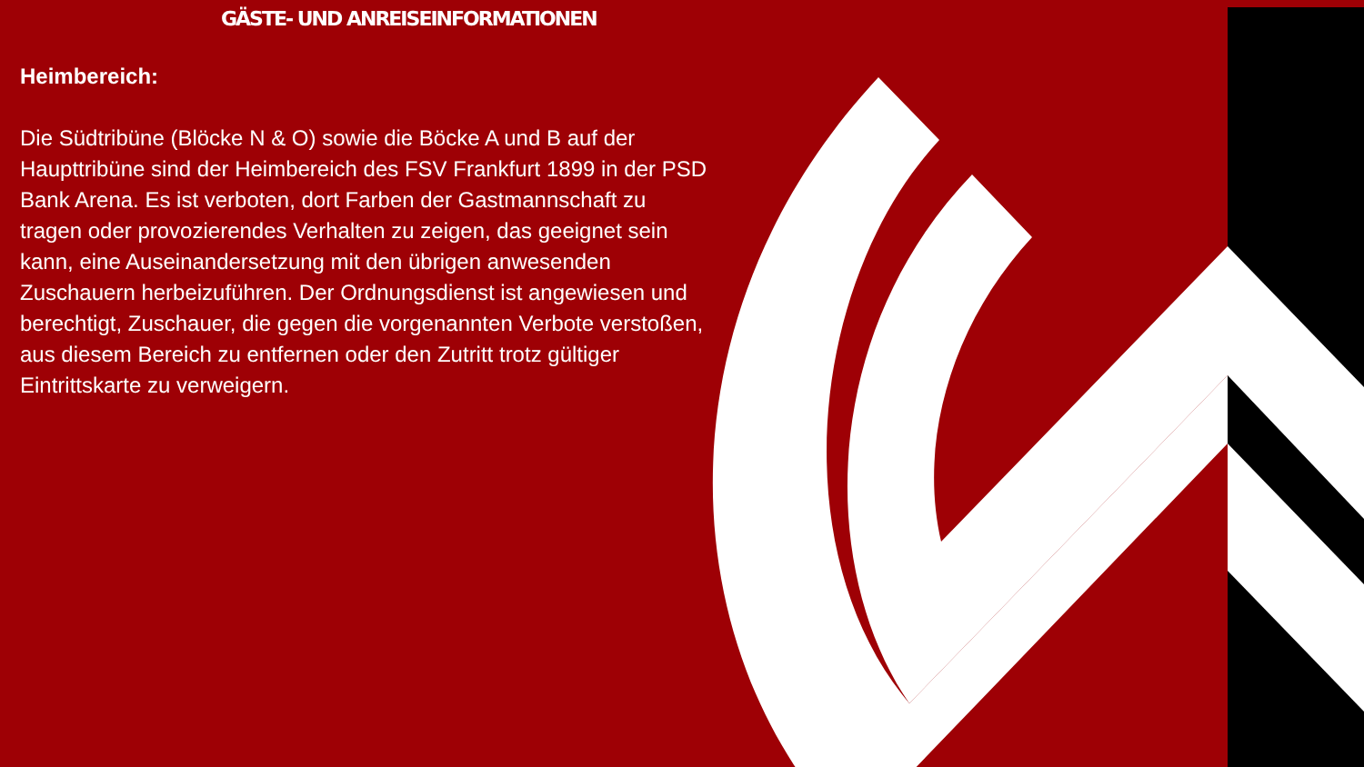GÄSTE- UND ANREISEINFORMATIONEN
Heimbereich:
Die Südtribüne (Blöcke N & O) sowie die Böcke A und B auf der Haupttribüne sind der Heimbereich des FSV Frankfurt 1899 in der PSD Bank Arena. Es ist verboten, dort Farben der Gastmannschaft zu tragen oder provozierendes Verhalten zu zeigen, das geeignet sein kann, eine Auseinandersetzung mit den übrigen anwesenden Zuschauern herbeizuführen. Der Ordnungsdienst ist angewiesen und berechtigt, Zuschauer, die gegen die vorgenannten Verbote verstoßen, aus diesem Bereich zu entfernen oder den Zutritt trotz gültiger Eintrittskarte zu verweigern.